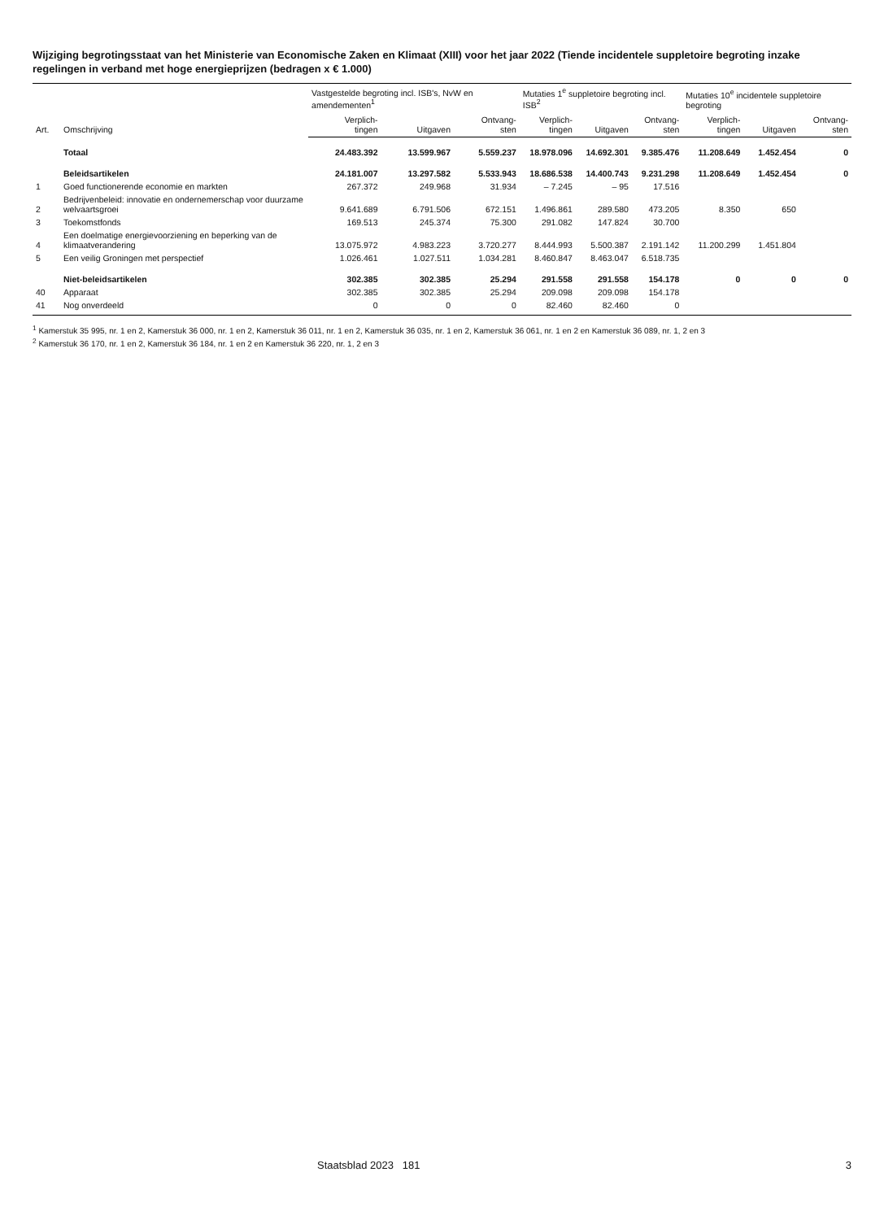Wijziging begrotingsstaat van het Ministerie van Economische Zaken en Klimaat (XIII) voor het jaar 2022 (Tiende incidentele suppletoire begroting inzake regelingen in verband met hoge energieprijzen (bedragen x € 1.000)
| Art. | Omschrijving | Vastgestelde begroting incl. ISB's, NvW en amendementen<sup>1</sup> | | | Mutaties 1<sup>e</sup> suppletoire begroting incl. ISB<sup>2</sup> | | | Mutaties 10<sup>e</sup> incidentele suppletoire begroting | | |
| --- | --- | --- | --- | --- | --- | --- | --- | --- | --- | --- |
| | | Verplich- tingen | Uitgaven | Ontvang- sten | Verplich- tingen | Uitgaven | Ontvang- sten | Verplich- tingen | Uitgaven | Ontvang- sten |
| | Totaal | 24.483.392 | 13.599.967 | 5.559.237 | 18.978.096 | 14.692.301 | 9.385.476 | 11.208.649 | 1.452.454 | 0 |
| | Beleidsartikelen | 24.181.007 | 13.297.582 | 5.533.943 | 18.686.538 | 14.400.743 | 9.231.298 | 11.208.649 | 1.452.454 | 0 |
| 1 | Goed functionerende economie en markten | 267.372 | 249.968 | 31.934 | – 7.245 | – 95 | 17.516 | | | |
| 2 | Bedrijvenbeleid: innovatie en ondernemerschap voor duurzame welvaartsgroei | 9.641.689 | 6.791.506 | 672.151 | 1.496.861 | 289.580 | 473.205 | 8.350 | 650 | |
| 3 | Toekomstfonds | 169.513 | 245.374 | 75.300 | 291.082 | 147.824 | 30.700 | | | |
| 4 | Een doelmatige energievoorziening en beperking van de klimaatverandering | 13.075.972 | 4.983.223 | 3.720.277 | 8.444.993 | 5.500.387 | 2.191.142 | 11.200.299 | 1.451.804 | |
| 5 | Een veilig Groningen met perspectief | 1.026.461 | 1.027.511 | 1.034.281 | 8.460.847 | 8.463.047 | 6.518.735 | | | |
| | Niet-beleidsartikelen | 302.385 | 302.385 | 25.294 | 291.558 | 291.558 | 154.178 | 0 | 0 | 0 |
| 40 | Apparaat | 302.385 | 302.385 | 25.294 | 209.098 | 209.098 | 154.178 | | | |
| 41 | Nog onverdeeld | 0 | 0 | 0 | 82.460 | 82.460 | 0 | | | |
<sup>1</sup> Kamerstuk 35 995, nr. 1 en 2, Kamerstuk 36 000, nr. 1 en 2, Kamerstuk 36 011, nr. 1 en 2, Kamerstuk 36 035, nr. 1 en 2, Kamerstuk 36 061, nr. 1 en 2 en Kamerstuk 36 089, nr. 1, 2 en 3
<sup>2</sup> Kamerstuk 36 170, nr. 1 en 2, Kamerstuk 36 184, nr. 1 en 2 en Kamerstuk 36 220, nr. 1, 2 en 3
Staatsblad 2023 181 3